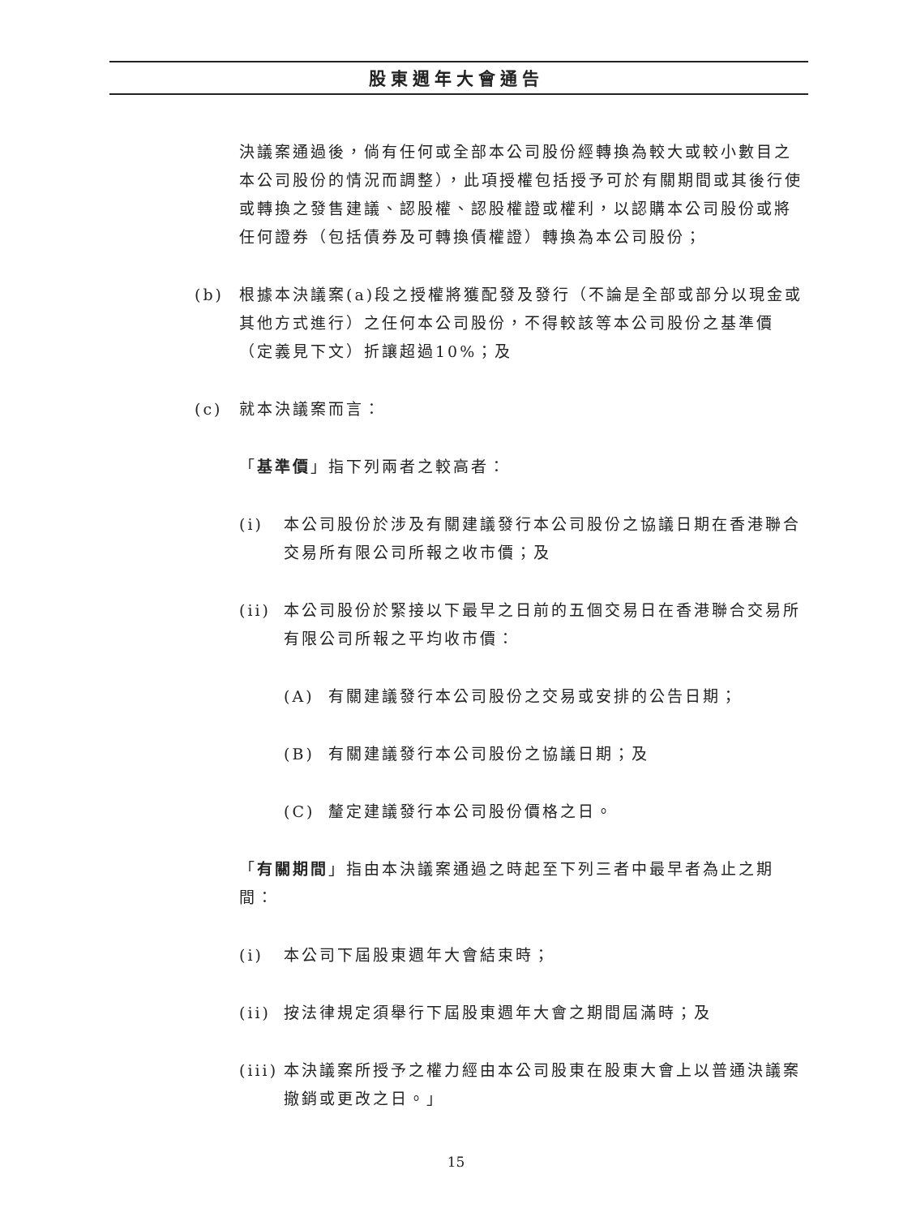股東週年大會通告
決議案通過後，倘有任何或全部本公司股份經轉換為較大或較小數目之本公司股份的情況而調整），此項授權包括授予可於有關期間或其後行使或轉換之發售建議、認股權、認股權證或權利，以認購本公司股份或將任何證券（包括債券及可轉換債權證）轉換為本公司股份；
(b) 根據本決議案(a)段之授權將獲配發及發行（不論是全部或部分以現金或其他方式進行）之任何本公司股份，不得較該等本公司股份之基準價（定義見下文）折讓超過10%；及
(c) 就本決議案而言：
「基準價」指下列兩者之較高者：
(i) 本公司股份於涉及有關建議發行本公司股份之協議日期在香港聯合交易所有限公司所報之收市價；及
(ii) 本公司股份於緊接以下最早之日前的五個交易日在香港聯合交易所有限公司所報之平均收市價：
(A) 有關建議發行本公司股份之交易或安排的公告日期；
(B) 有關建議發行本公司股份之協議日期；及
(C) 釐定建議發行本公司股份價格之日。
「有關期間」指由本決議案通過之時起至下列三者中最早者為止之期間：
(i) 本公司下屆股東週年大會結束時；
(ii) 按法律規定須舉行下屆股東週年大會之期間屆滿時；及
(iii) 本決議案所授予之權力經由本公司股東在股東大會上以普通決議案撤銷或更改之日。」
15